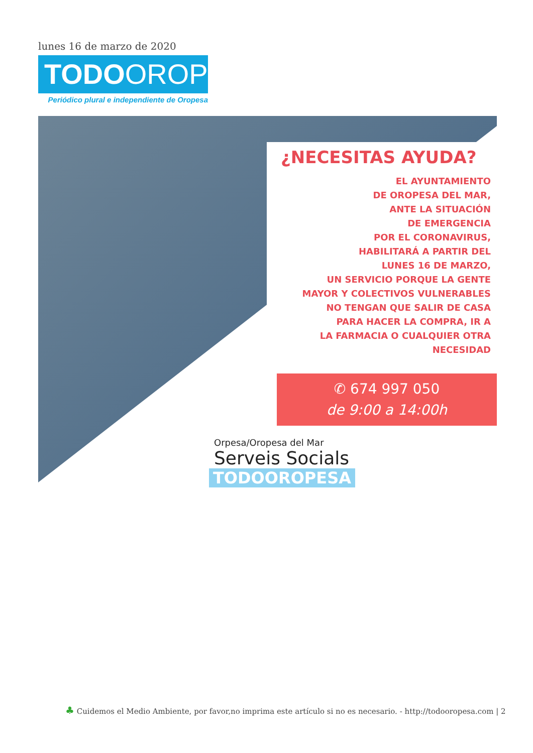lunes 16 de marzo de 2020
TODOOROPESA
Periódico plural e independiente de Oropesa
¿NECESITAS AYUDA?
EL AYUNTAMIENTO
DE OROPESA DEL MAR,
ANTE LA SITUACIÓN
DE EMERGENCIA
POR EL CORONAVIRUS,
HABILITARÁ A PARTIR DEL
LUNES 16 DE MARZO,
UN SERVICIO PORQUE LA GENTE
MAYOR Y COLECTIVOS VULNERABLES
NO TENGAN QUE SALIR DE CASA
PARA HACER LA COMPRA, IR A
LA FARMACIA O CUALQUIER OTRA
NECESIDAD
✆ 674 997 050
de 9:00 a 14:00h
Orpesa/Oropesa del Mar
Serveis Socials
TODOOROPESA
♣ Cuidemos el Medio Ambiente, por favor,no imprima este artículo si no es necesario. - http://todooropesa.com | 2